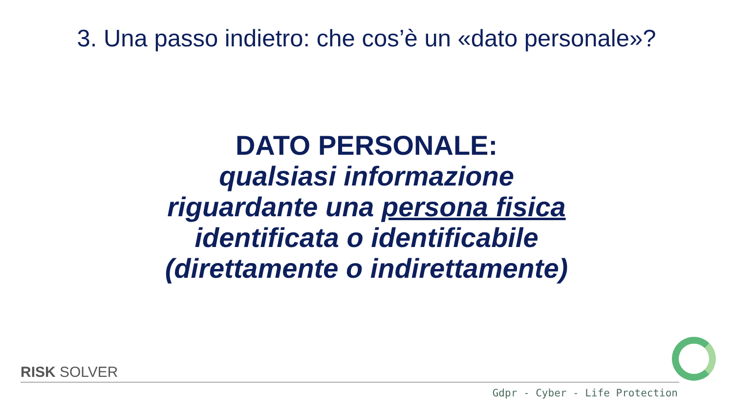3. Una passo indietro: che cos’è un «dato personale»?
DATO PERSONALE:
qualsiasi informazione
riguardante una persona fisica
identificata o identificabile
(direttamente o indirettamente)
RISK SOLVER
Gdpr - Cyber - Life Protection